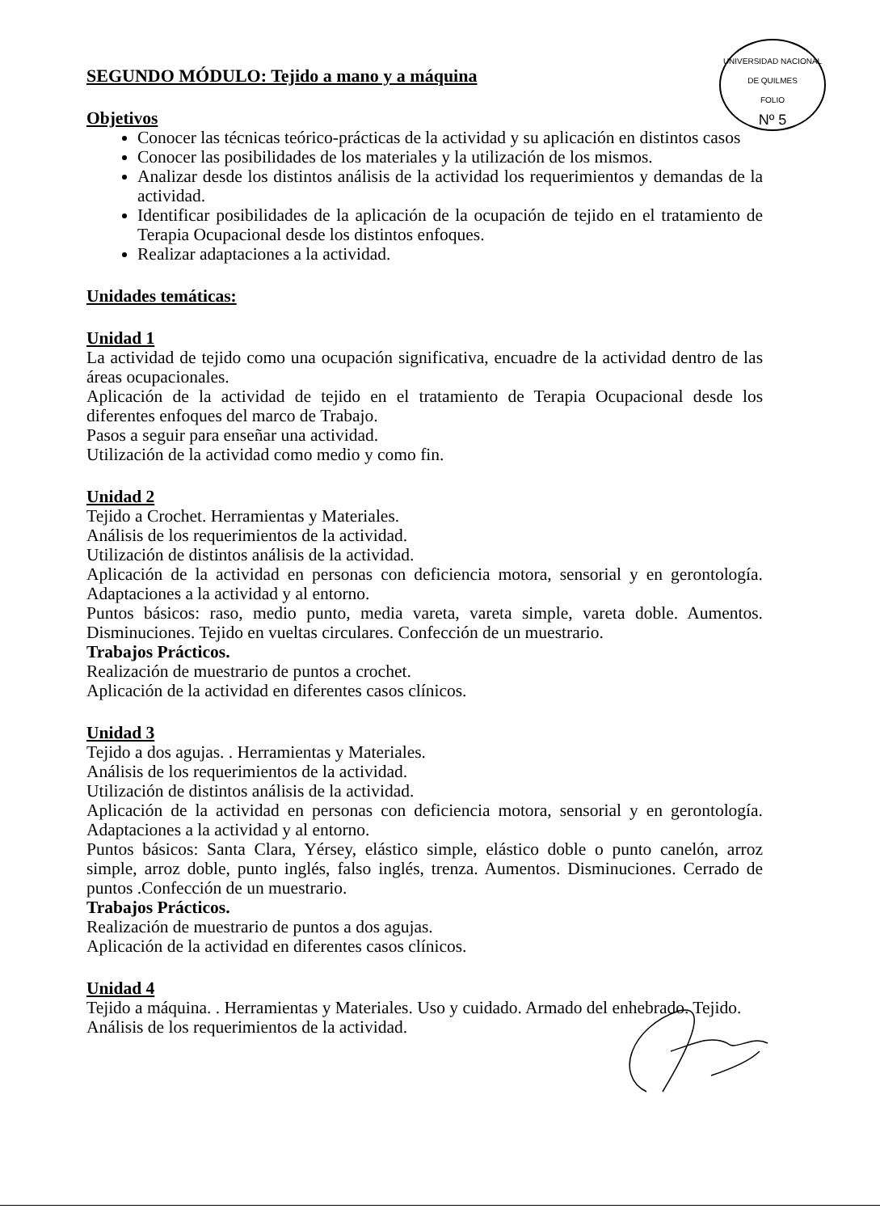UNIVERSIDAD NACIONAL DE QUILMES
FOLIO
Nº 5
SEGUNDO MÓDULO: Tejido a mano y a máquina
Objetivos
Conocer las técnicas teórico-prácticas de la actividad y su aplicación en distintos casos
Conocer las posibilidades de los materiales y la utilización de los mismos.
Analizar desde los distintos análisis de la actividad los requerimientos y demandas de la actividad.
Identificar posibilidades de la aplicación de la ocupación de tejido en el tratamiento de Terapia Ocupacional desde los distintos enfoques.
Realizar adaptaciones a la actividad.
Unidades temáticas:
Unidad 1
La actividad de tejido como una ocupación significativa, encuadre de la actividad dentro de las áreas ocupacionales.
Aplicación de la actividad de tejido en el tratamiento de Terapia Ocupacional desde los diferentes enfoques del marco de Trabajo.
Pasos a seguir para enseñar una actividad.
Utilización de la actividad como medio y como fin.
Unidad 2
Tejido a Crochet. Herramientas y Materiales.
Análisis de los requerimientos de la actividad.
Utilización de distintos análisis de la actividad.
Aplicación de la actividad en personas con deficiencia motora, sensorial y en gerontología. Adaptaciones a la actividad y al entorno.
Puntos básicos: raso, medio punto, media vareta, vareta simple, vareta doble. Aumentos. Disminuciones. Tejido en vueltas circulares. Confección de un muestrario.
Trabajos Prácticos.
Realización de muestrario de puntos a crochet.
Aplicación de la actividad en diferentes casos clínicos.
Unidad 3
Tejido a dos agujas. . Herramientas y Materiales.
Análisis de los requerimientos de la actividad.
Utilización de distintos análisis de la actividad.
Aplicación de la actividad en personas con deficiencia motora, sensorial y en gerontología. Adaptaciones a la actividad y al entorno.
Puntos básicos: Santa Clara, Yérsey, elástico simple, elástico doble o punto canelón, arroz simple, arroz doble, punto inglés, falso inglés, trenza. Aumentos. Disminuciones. Cerrado de puntos .Confección de un muestrario.
Trabajos Prácticos.
Realización de muestrario de puntos a dos agujas.
Aplicación de la actividad en diferentes casos clínicos.
Unidad 4
Tejido a máquina. . Herramientas y Materiales. Uso y cuidado. Armado del enhebrado. Tejido.
Análisis de los requerimientos de la actividad.